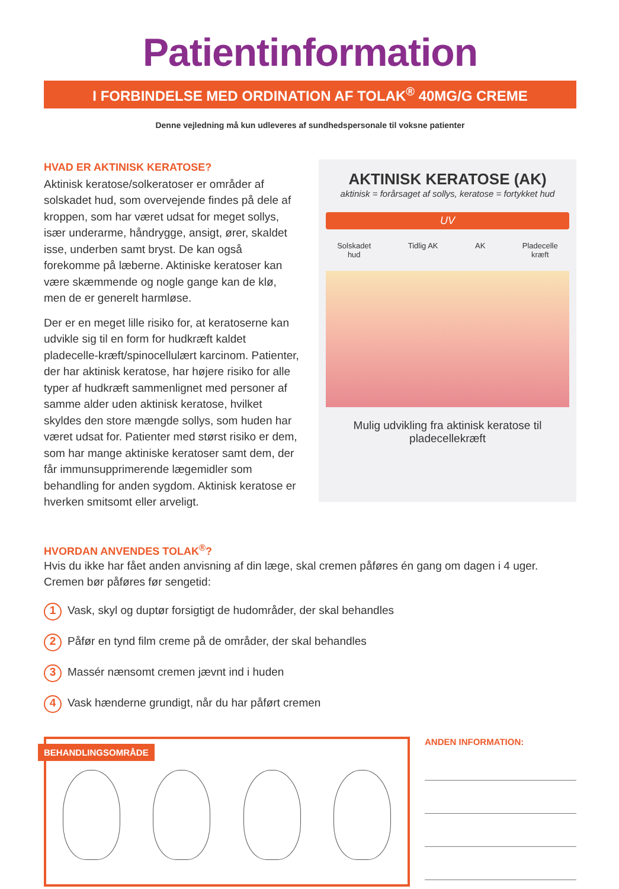Patientinformation
I FORBINDELSE MED ORDINATION AF TOLAK<sup>®</sup> 40MG/G CREME
Denne vejledning må kun udleveres af sundhedspersonale til voksne patienter
HVAD ER AKTINISK KERATOSE?
Aktinisk keratose/solkeratoser er områder af solskadet hud, som overvejende findes på dele af kroppen, som har været udsat for meget sollys, især underarme, håndrygge, ansigt, ører, skaldet isse, underben samt bryst. De kan også forekomme på læberne. Aktiniske keratoser kan være skæmmende og nogle gange kan de klø, men de er generelt harmløse.
Der er en meget lille risiko for, at keratoserne kan udvikle sig til en form for hudkræft kaldet pladecelle-kræft/spinocellulært karcinom. Patienter, der har aktinisk keratose, har højere risiko for alle typer af hudkræft sammenlignet med personer af samme alder uden aktinisk keratose, hvilket skyldes den store mængde sollys, som huden har været udsat for. Patienter med størst risiko er dem, som har mange aktiniske keratoser samt dem, der får immunsupprimerende lægemidler som behandling for anden sygdom. Aktinisk keratose er hverken smitsomt eller arveligt.
AKTINISK KERATOSE (AK)
aktinisk = forårsaget af sollys, keratose = fortykket hud
UV
Solskadet
hud Tidlig AK AK Pladecelle
kræft
Mulig udvikling fra aktinisk keratose til
pladecellekræft
HVORDAN ANVENDES TOLAK<sup>®</sup>?
Hvis du ikke har fået anden anvisning af din læge, skal cremen påføres én gang om dagen i 4 uger.
Cremen bør påføres før sengetid:
1 Vask, skyl og duptør forsigtigt de hudområder, der skal behandles
2 Påfør en tynd film creme på de områder, der skal behandles
3 Massér nænsomt cremen jævnt ind i huden
4 Vask hænderne grundigt, når du har påført cremen
BEHANDLINGSOMRÅDE
ANDEN INFORMATION: